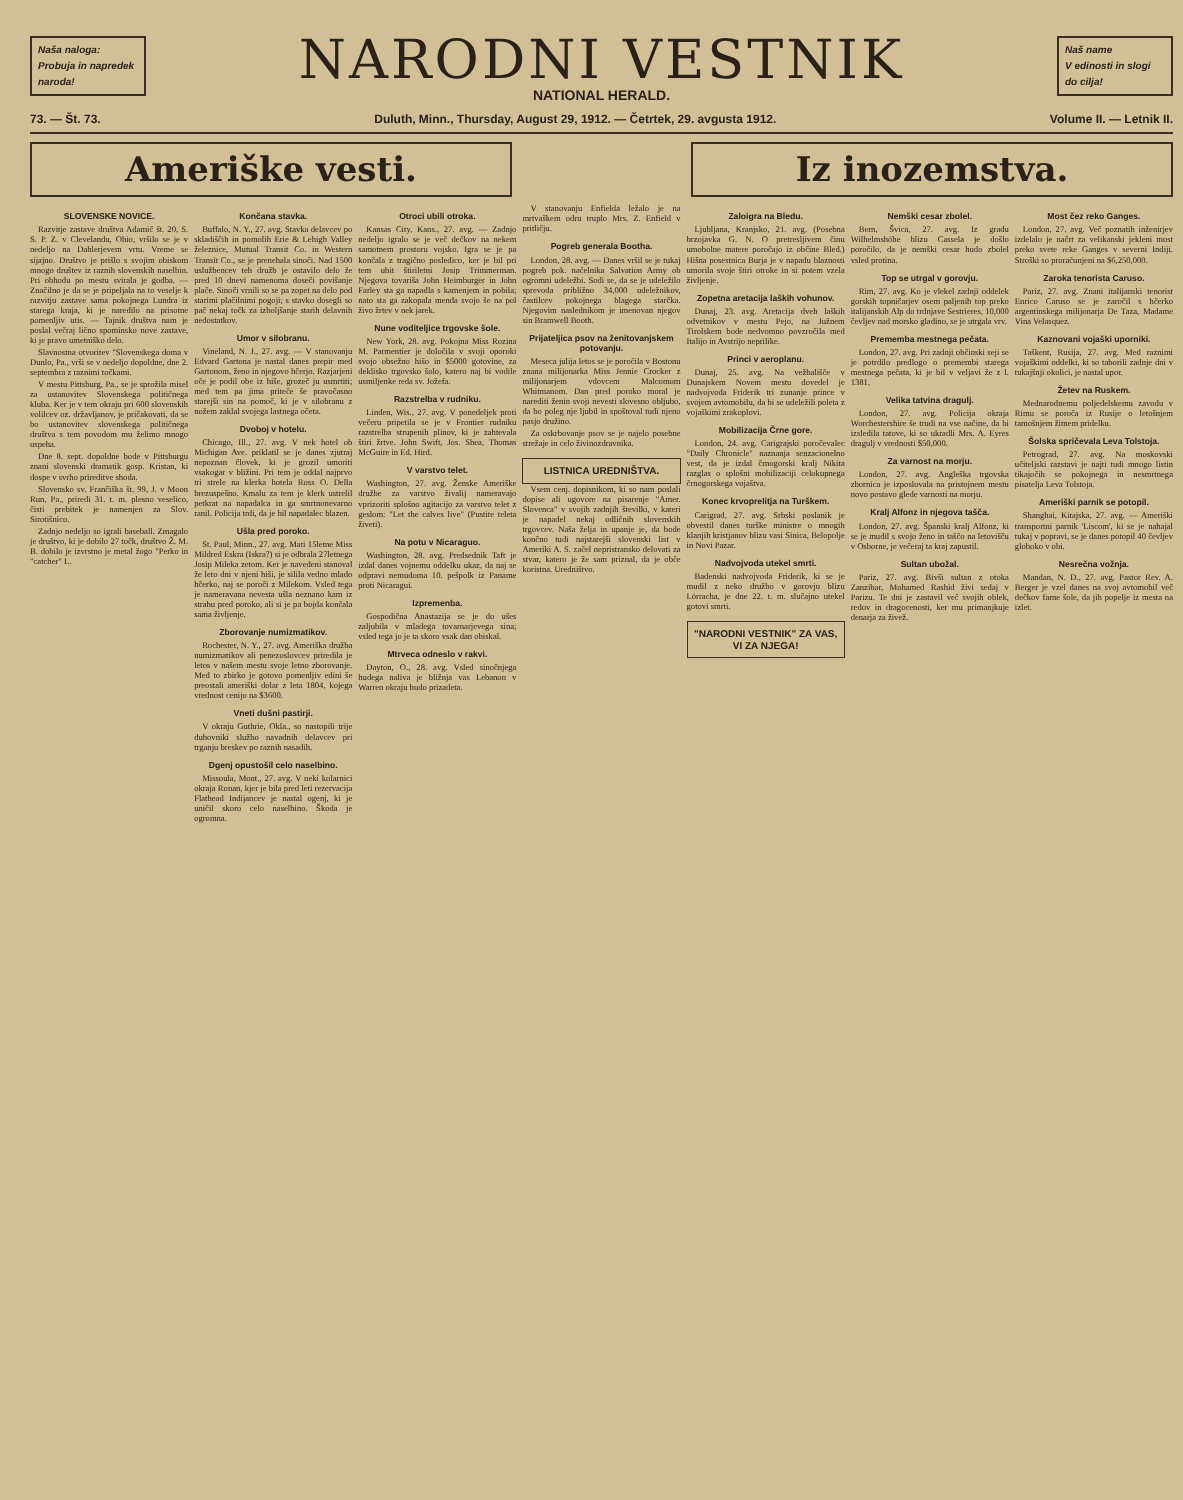Naša naloga:
Probuja in napredek naroda!
NARODNI VESTNIK
NATIONAL HERALD.
Naš name
V edinosti in slogi do cilja!
73. — Št. 73. Duluth, Minn., Thursday, August 29, 1912. — Četrtek, 29. avgusta 1912. Volume II. — Letnik II.
Ameriške vesti. Iz inozemstva.
SLOVENSKE NOVICE.
Razvitje zastave društva Adamič št. 20, S. S. P. Z. v Clevelandu, Ohio, vršilo se je v nedeljo na Dahlerjevem vrtu. Vreme se sijajno. Društvo je prišlo s svojim obiskom mnogo društev iz raznih slovenskih naselbin. Pri obhodu po mestu svirala je godba. — Značilno je da se je pripeljala na to veselje k razvitju zastave sama pokojnega Lundra iz starega kraja, ki je naredilo na prisotne pomenljiv utis. — Tajnik društva nam je poslal večraj lično spominsko nove zastave, ki je pravo umetniško delo.
Slavnostna otvoritev "Slovenskega doma v Dunlo, Pa., vrši se v nedeljo dopoldne, dne 2. septembra z raznimi točkami.
V mestu Pittsburg, Pa., se je sprožila misel za ustanovitev Slovenskega političnega kluba. Ker je v tem okraju pri 600 slovenskih volilcev oz. državljanov, je pričakovati, da se bo ustanovitev slovenskega političnega društva s tem povodom mu želimo mnogo uspeha.
Dne 8. sept. dopoldne bode v Pittsburgu znani slovenski dramatik gosp. Kristan, ki dospe v svrho prireditve shoda.
Slovensko sv. Frančiška št. 99, J. v Moon Run, Pa., priredi 31. t. m. plesno veselico, čisti prebitek je namenjen za Slov. Sirotišnico.
Zadnjo nedeljo so igrali baseball. Zmagalo je društvo, ki je dobilo 27 točk, društvo Ž. M. B. dobilo je izvrstno je metal žogo "Perko in "catcher" L.
Končana stavka.
Buffalo, N. Y., 27. avg. Stavka delavcev po skladiščih in pomolih Erie & Lehigh Valley železnice, Mutual Transit Co. in Western Transit Co., se je prenehala sinoči. Nad 1500 uslužbencev teh družb je ostavilo delo že pred 10 dnevi namenoma doseči povišanje plače. Sinoči vrnili so se pa zopet na delo pod starimi plačilnimi pogoji; s stavko dosegli so pač nekaj točk za izboljšanje starih delavnih nedostatkov.
Umor v silobranu.
Vineland, N. J., 27. avg. — V stanovanju Edvard Gartona je nastal danes prepir med Gartonom, ženo in njegovo hčerjo. Razjarjeni oče je podil obe iz hiše, grozeč ju usmrtiti; med tem pa jima priteče še pravočasno starejši sin na pomoč, ki je v silobranu z nožem zaklal svojega lastnega očeta.
Dvoboj v hotelu.
Chicago, Ill., 27. avg. V nek hotel ob Michigan Ave. priklatil se je danes zjutraj nepoznan človek, ki je grozil umoriti vsakogar v bližini. Pri tem je oddal najprvo tri strele na klerka hotela Ross O. Della brezuspešno. Kmalu za tem je klerk ustrelil petkrat na napadalca in ga smrtnonevarno ranil. Policija trdi, da je bil napadalec blazen.
Ušla pred poroko.
St. Paul, Minn., 27. avg. Mati 15letne Miss Mildred Eskra (Iskra?) si je odbrala 27letnega Josip Mileka zetom. Ker je navedeni stanoval že leto dni v njeni hiši, je silila vedno mlado hčerko, naj se poroči z Milekom. Vsled tega je nameravana nevesta ušla neznano kam iz strahu pred poroko, ali si je pa bojda končala sama življenje.
Zborovanje numizmatikov.
Rochester, N. Y., 27. avg. Ameriška družba numizmatikov ali penezoslovcev priredila je letos v našem mestu svoje letno zborovanje. Med to zbirko je gotovo pomenljiv edini še preostali ameriški dolar z leta 1804, kojega vrednost cenijo na $3600.
Vneti dušni pastirji.
V okraju Guthrie, Okla., so nastopili trije duhovniki službo navadnih delavcev pri trganju breskev po raznih nasadih.
Dgenj opustošil celo naselbino.
Missoula, Mont., 27. avg. V neki kolarnici okraja Ronan, kjer je bila pred leti rezervacija Flathead Indijancev je nastal ogenj, ki je uničil skoro celo naselbino. Škoda je ogromna.
Otroci ubili otroka.
Kansas City, Kans., 27. avg. — Zadnjo nedeljo igralo se je več dečkov na nekem samotnem prostoru vojsko. Igra se je pa končala z tragično posledico, ker je bil pri tem ubit štiriletni Josip Trimmerman. Njegova tovariša John Heimburger in John Farley sta ga napadla s kamenjem in pobila; nato sta ga zakopala mendа svojo še na pol živo žrtev v nek jarek.
Nune voditeljice trgovske šole.
New York, 28. avg. Pokojna Miss Rozina M. Parmentier je določila v svoji oporoki svojo obsežno hišo in $5000 gotovine, za deklisko trgovsko šolo, katero naj bi vodile usmiljenke reda sv. Jožefa.
Razstrelba v rudniku.
Linden, Wis., 27. avg. V ponedeljek proti večeru pripetila se je v Frontier rudniku razstrelba strupenih plinov, ki je zahtevala štiri žrtve. John Swift, Jos. Shea, Thomas McGuire in Ed. Hird.
V varstvo telet.
Washington, 27. avg. Ženske Ameriške družbe za varstvo živalij nameravajo vprizoriti splošno agitacijo za varstvo telet z geslom: "Let the calves live" (Pustite teleta živeti).
Na potu v Nicaraguo.
Washington, 28. avg. Predsednik Taft je izdal danes vojnemu oddelku ukaz, da naj se odpravi nemudoma 10. pešpolk iz Paname proti Nicaragui.
Izpremenba.
Gospodična Anastazija se je do ušes zaljubila v mladega tovarnarjevega sina; vsled tega jo je ta skoro vsak dan obiskal.
Mtrveca odneslo v rakvi.
Dayton, O., 28. avg. Vsled sinočnjega hudega naliva je bližnja vas Lebanon v Warren okraju hudo prizadeta.
V stanovanju Enfielda ležalo je na mrtvaškem odru truplo Mrs. Z. Enfield v pritličju.
Pogreb generala Bootha.
London, 28. avg. — Danes vršil se je tukaj pogreb pok. načelnika Salvation Army ob ogromni udeležbi. Sodi se, da se je udeležilo sprevoda približno 34,000 udeležnikov, častilcev pokojnega blagega starčka. Njegovim naslednikom je imenovan njegov sin Bramwell Booth.
Prijateljica psov na ženitovanjskem potovanju.
Meseca julija letos se je poročila v Bostonu znana milijonarka Miss Jennie Crocker z milijonarjem vdovcem Malcomom Whitmanom. Dan pred poroko moral je narediti ženin svoji nevesti slovesno obljubo, da bo poleg nje ljubil in spoštoval tudi njeno pasjo družino.
Za oskrbovanje psov se je najelo posebne strežaje in celo živinozdravnika.
LISTNICA UREDNIŠTVA.
Vsem cenj. dopisnikom, ki so nam poslali dopise ali ugovore na pisarenje "Amer. Slovenca" v svojih zadnjih številki, v kateri je napadel nekaj odličnih slovenskih trgovcev. Naša želja in upanje je, da bode končno tudi najstarejši slovenski list v Ameriki A. S. začel nepristransko delovati za stvar, katero je že sam priznal, da je obče koristna. Uredništvo.
Zaloigra na Bledu.
Ljubljana, Kranjsko, 21. avg. (Posebna brzojavka G. N. O pretresljivem činu umobolne matere poročajo iz občine Bled.) Hišna posestnica Burja je v napadu blaznosti umorila svoje štiri otroke in si potem vzela življenje.
Zopetna aretacija laških vohunov.
Dunaj, 23. avg. Aretacija dveh laških odvetnikov v mestu Pejo, na Južnem Tirolskem bode nedvomno povzročila med Italijo in Avstrijo neprilike.
Princi v aeroplanu.
Dunaj, 25. avg. Na vežbališče v Dunajskem Novem mestu dovedel je nadvojvoda Friderik tri zunanje prince v svojem avtomobilu, da bi se udeležili poleta z vojaškimi zrakoplovi.
Mobilizacija Črne gore.
London, 24. avg. Carigrajski poročevalec "Daily Chronicle" naznanja senzacionelno vest, da je izdal črnogorski kralj Nikita razglas o splošni mobilizaciji celokupnega črnogorskega vojaštva.
Konec krvoprelitja na Turškem.
Carigrad, 27. avg. Srbski poslanik je obvestil danes turške ministre o mnogih klanjih kristjanov blizu vasi Sinica, Belopolje in Novi Pazar.
Nadvojvoda utekel smrti.
Badenski nadvojvoda Friderik, ki se je mudil z neko družbo v gorovju blizu Lörracha, je dne 22. t. m. slučajno utekel gotovi smrti.
"NARODNI VESTNIK" ZA VAS, VI ZA NJEGA!
Nemški cesar zbolel.
Bern, Švica, 27. avg. Iz gradu Wilhelmshöhe blizu Cassela je došlo poročilo, da je nemški cesar hudo zbolel vsled protina.
Top se utrgal v gorovju.
Rim, 27. avg. Ko je vlekel zadnji oddelek gorskih topničarjev osem paljenih top preko italijanskih Alp do trdnjave Sestrieres, 10,000 čevljev nad morsko gladino, se je utrgala vrv.
Prememba mestnega pečata.
London, 27. avg. Pri zadnji občinski seji se je potrdilo predlogo o premembi starega mestnega pečata, ki je bil v veljavi že z l. 1381.
Velika tatvina dragulj.
London, 27. avg. Policija okraja Worchestershire še trudi na vse načine, da bi izsledila tatove, ki so ukradli Mrs. A. Eyres dragulj v vrednosti $50,000.
Za varnost na morju.
London, 27. avg. Angleška trgovska zbornica je izposlovala na pristojnem mestu novo postavo glede varnosti na morju.
Kralj Alfonz in njegova tašča.
London, 27. avg. Španski kralj Alfonz, ki se je mudil s svojo ženo in taščo na letovišču v Osborne, je večeraj ta kraj zapustil.
Sultan ubožal.
Pariz, 27. avg. Bivši sultan z otoka Zanzibar, Mohamed Rashid živi sedaj v Parizu. Te dni je zastavil več svojih oblek, redov in dragocenosti, ker mu primanjkuje denarja za živež.
Most čez reko Ganges.
London, 27. avg. Več poznatih inženirjev izdelalo je načrt za velikanski jekleni most preko svete reke Ganges v severni Indiji. Stroški so proračunjeni na $6,250,000.
Zaroka tenorista Caruso.
Pariz, 27. avg. Znani italijanski tenorist Enrico Caruso se je zaročil s hčerko argentinskega milijonarja De Taza, Madame Vina Velasquez.
Kaznovani vojaški uporniki.
Taškent, Rusija, 27. avg. Med raznimi vojaškimi oddelki, ki so taborili zadnje dni v tukajšnji okolici, je nastal upor.
Žetev na Ruskem.
Mednarodnemu poljedelskemu zavodu v Rimu se poroča iz Rusije o letošnjem tamošnjem žitnem pridelku.
Šolska spričevala Leva Tolstoja.
Petrograd, 27. avg. Na moskovski učiteljski razstavi je najti tudi mnogo listin tikajočih se pokojnega in nesmrtnega pisatelja Leva Tolstoja.
Ameriški parnik se potopil.
Shanghai, Kitajska, 27. avg. — Ameriški transportni parnik 'Liscom', ki se je nahajal tukaj v popravi, se je danes potopil 40 čevljev globoko v obi.
Nesrečna vožnja.
Mandan, N. D., 27. avg. Pastor Rev. A. Berger je vzel danes na svoj avtomobil več dečkov farne šole, da jih popelje iz mesta na izlet.